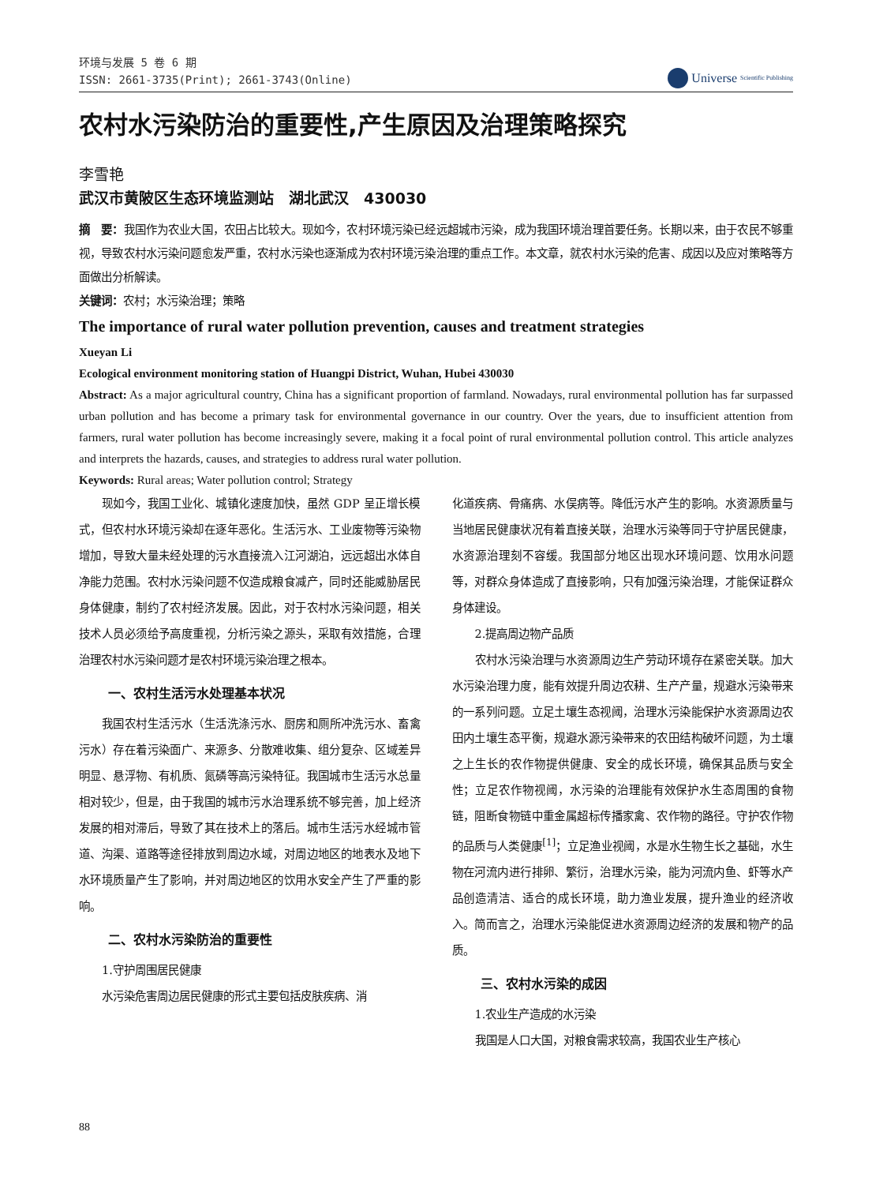环境与发展 5 卷 6 期
ISSN: 2661-3735(Print); 2661-3743(Online)
Universe
Scientific Publishing
农村水污染防治的重要性,产生原因及治理策略探究
李雪艳
武汉市黄陂区生态环境监测站　湖北武汉　430030
摘　要：我国作为农业大国，农田占比较大。现如今，农村环境污染已经远超城市污染，成为我国环境治理首要任务。长期以来，由于农民不够重视，导致农村水污染问题愈发严重，农村水污染也逐渐成为农村环境污染治理的重点工作。本文章，就农村水污染的危害、成因以及应对策略等方面做出分析解读。
关键词：农村；水污染治理；策略
The importance of rural water pollution prevention, causes and treatment strategies
Xueyan Li
Ecological environment monitoring station of Huangpi District, Wuhan, Hubei 430030
Abstract: As a major agricultural country, China has a significant proportion of farmland. Nowadays, rural environmental pollution has far surpassed urban pollution and has become a primary task for environmental governance in our country. Over the years, due to insufficient attention from farmers, rural water pollution has become increasingly severe, making it a focal point of rural environmental pollution control. This article analyzes and interprets the hazards, causes, and strategies to address rural water pollution.
Keywords: Rural areas; Water pollution control; Strategy
现如今，我国工业化、城镇化速度加快，虽然 GDP 呈正增长模式，但农村水环境污染却在逐年恶化。生活污水、工业废物等污染物增加，导致大量未经处理的污水直接流入江河湖泊，远远超出水体自净能力范围。农村水污染问题不仅造成粮食减产，同时还能威胁居民身体健康，制约了农村经济发展。因此，对于农村水污染问题，相关技术人员必须给予高度重视，分析污染之源头，采取有效措施，合理治理农村水污染问题才是农村环境污染治理之根本。
一、农村生活污水处理基本状况
我国农村生活污水（生活洗涤污水、厨房和厕所冲洗污水、畜禽污水）存在着污染面广、来源多、分散难收集、组分复杂、区域差异明显、悬浮物、有机质、氮磷等高污染特征。我国城市生活污水总量相对较少，但是，由于我国的城市污水治理系统不够完善，加上经济发展的相对滞后，导致了其在技术上的落后。城市生活污水经城市管道、沟渠、道路等途径排放到周边水域，对周边地区的地表水及地下水环境质量产生了影响，并对周边地区的饮用水安全产生了严重的影响。
二、农村水污染防治的重要性
1.守护周围居民健康
水污染危害周边居民健康的形式主要包括皮肤疾病、消
化道疾病、骨痛病、水俣病等。降低污水产生的影响。水资源质量与当地居民健康状况有着直接关联，治理水污染等同于守护居民健康，水资源治理刻不容缓。我国部分地区出现水环境问题、饮用水问题等，对群众身体造成了直接影响，只有加强污染治理，才能保证群众身体建设。
2.提高周边物产品质
农村水污染治理与水资源周边生产劳动环境存在紧密关联。加大水污染治理力度，能有效提升周边农耕、生产产量，规避水污染带来的一系列问题。立足土壤生态视阈，治理水污染能保护水资源周边农田内土壤生态平衡，规避水源污染带来的农田结构破坏问题，为土壤之上生长的农作物提供健康、安全的成长环境，确保其品质与安全性；立足农作物视阈，水污染的治理能有效保护水生态周围的食物链，阻断食物链中重金属超标传播家禽、农作物的路径。守护农作物的品质与人类健康<sup>[1]</sup>；立足渔业视阈，水是水生物生长之基础，水生物在河流内进行排卵、繁衍，治理水污染，能为河流内鱼、虾等水产品创造清洁、适合的成长环境，助力渔业发展，提升渔业的经济收入。简而言之，治理水污染能促进水资源周边经济的发展和物产的品质。
三、农村水污染的成因
1.农业生产造成的水污染
我国是人口大国，对粮食需求较高，我国农业生产核心
88